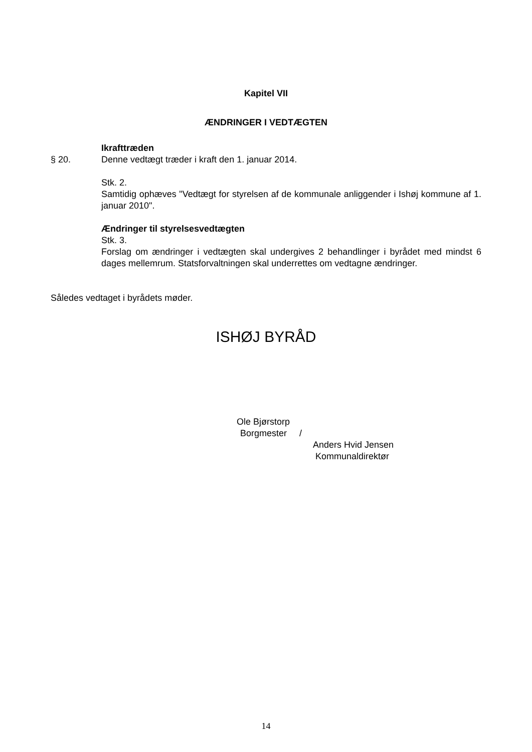Kapitel VII
ÆNDRINGER I VEDTÆGTEN
Ikrafttræden
§ 20. Denne vedtægt træder i kraft den 1. januar 2014.
Stk. 2.
Samtidig ophæves "Vedtægt for styrelsen af de kommunale anliggender i Ishøj kommune af 1. januar 2010".
Ændringer til styrelsesvedtægten
Stk. 3.
Forslag om ændringer i vedtægten skal undergives 2 behandlinger i byrådet med mindst 6 dages mellemrum. Statsforvaltningen skal underrettes om vedtagne ændringer.
Således vedtaget i byrådets møder.
ISHØJ BYRÅD
Ole Bjørstorp
Borgmester /
Anders Hvid Jensen
Kommunaldirektør
14